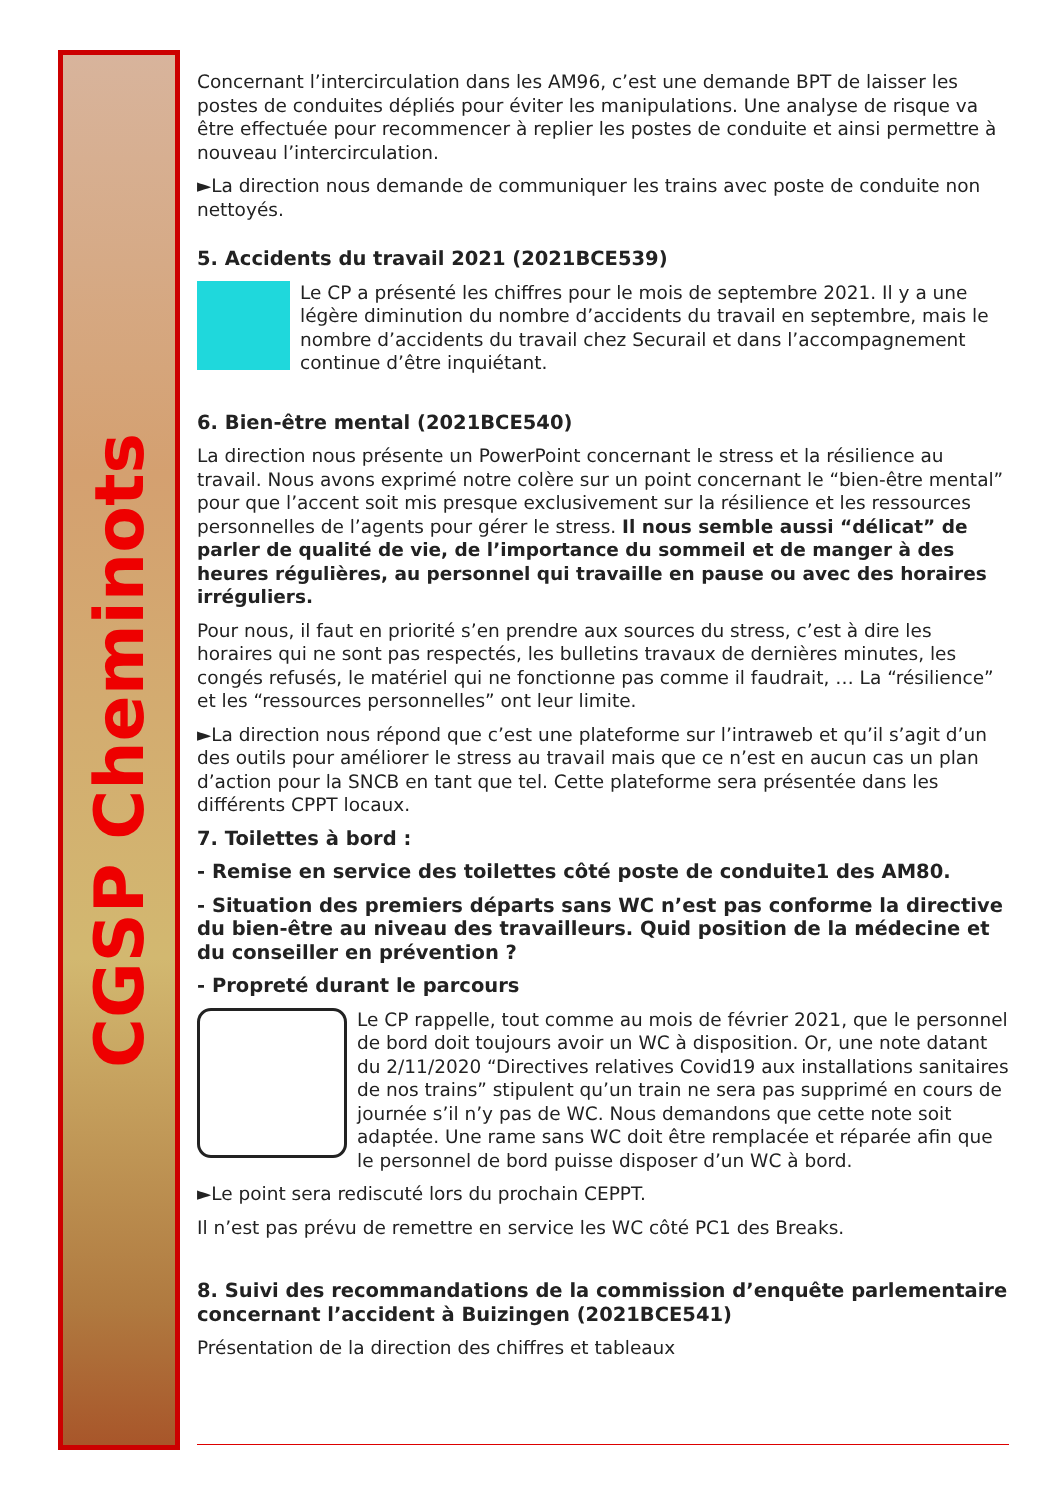CGSP Cheminots
Concernant l’intercirculation dans les AM96, c’est une demande BPT de laisser les postes de conduites dépliés pour éviter les manipulations. Une analyse de risque va être effectuée pour recommencer à replier les postes de conduite et ainsi permettre à nouveau l’intercirculation.
►La direction nous demande de communiquer les trains avec poste de conduite non nettoyés.
5. Accidents du travail 2021 (2021BCE539)
Le CP a présenté les chiffres pour le mois de septembre 2021. Il y a une légère diminution du nombre d’accidents du travail en septembre, mais le nombre d’accidents du travail chez Securail et dans l’accompagnement continue d’être inquiétant.
6. Bien-être mental (2021BCE540)
La direction nous présente un PowerPoint concernant le stress et la résilience au travail. Nous avons exprimé notre colère sur un point concernant le “bien-être mental” pour que l’accent soit mis presque exclusivement sur la résilience et les ressources personnelles de l’agents pour gérer le stress. Il nous semble aussi “délicat” de parler de qualité de vie, de l’importance du sommeil et de manger à des heures régulières, au personnel qui travaille en pause ou avec des horaires irréguliers.
Pour nous, il faut en priorité s’en prendre aux sources du stress, c’est à dire les horaires qui ne sont pas respectés, les bulletins travaux de dernières minutes, les congés refusés, le matériel qui ne fonctionne pas comme il faudrait, … La “résilience” et les “ressources personnelles” ont leur limite.
►La direction nous répond que c’est une plateforme sur l’intraweb et qu’il s’agit d’un des outils pour améliorer le stress au travail mais que ce n’est en aucun cas un plan d’action pour la SNCB en tant que tel. Cette plateforme sera présentée dans les différents CPPT locaux.
7. Toilettes à bord :
- Remise en service des toilettes côté poste de conduite1 des AM80.
- Situation des premiers départs sans WC n’est pas conforme la directive du bien-être au niveau des travailleurs. Quid position de la médecine et du conseiller en prévention ?
- Propreté durant le parcours
Le CP rappelle, tout comme au mois de février 2021, que le personnel de bord doit toujours avoir un WC à disposition. Or, une note datant du 2/11/2020 “Directives relatives Covid19 aux installations sanitaires de nos trains” stipulent qu’un train ne sera pas supprimé en cours de journée s’il n’y pas de WC. Nous demandons que cette note soit adaptée. Une rame sans WC doit être remplacée et réparée afin que le personnel de bord puisse disposer d’un WC à bord.
►Le point sera rediscuté lors du prochain CEPPT.
Il n’est pas prévu de remettre en service les WC côté PC1 des Breaks.
8. Suivi des recommandations de la commission d’enquête parlementaire concernant l’accident à Buizingen (2021BCE541)
Présentation de la direction des chiffres et tableaux